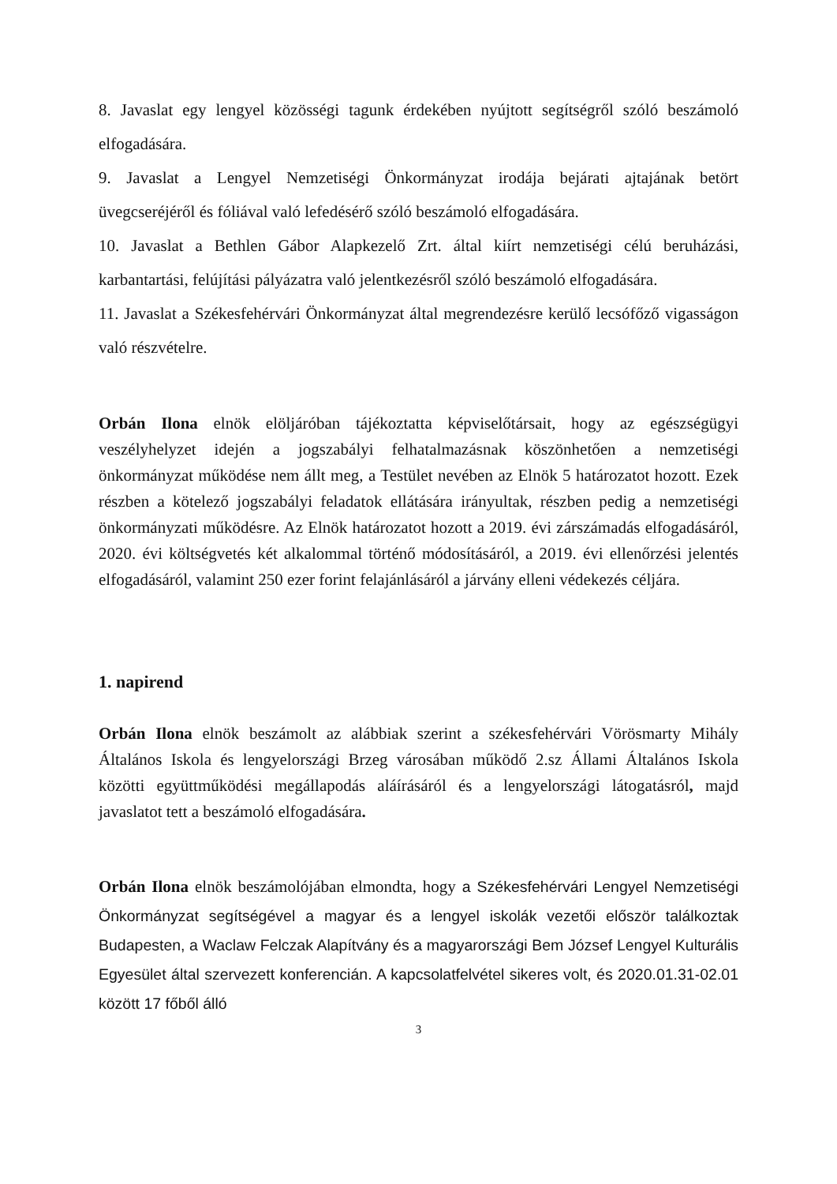8. Javaslat egy lengyel közösségi tagunk érdekében nyújtott segítségről szóló beszámoló elfogadására.
9. Javaslat a Lengyel Nemzetiségi Önkormányzat irodája bejárati ajtajának betört üvegcseréjéről és fóliával való lefedésérő szóló beszámoló elfogadására.
10. Javaslat a Bethlen Gábor Alapkezelő Zrt. által kiírt nemzetiségi célú beruházási, karbantartási, felújítási pályázatra való jelentkezésről szóló beszámoló elfogadására.
11. Javaslat a Székesfehérvári Önkormányzat által megrendezésre kerülő lecsófőző vigasságon való részvételre.
Orbán Ilona elnök elöljáróban tájékoztatta képviselőtársait, hogy az egészségügyi veszélyhelyzet idején a jogszabályi felhatalmazásnak köszönhetően a nemzetiségi önkormányzat működése nem állt meg, a Testület nevében az Elnök 5 határozatot hozott. Ezek részben a kötelező jogszabályi feladatok ellátására irányultak, részben pedig a nemzetiségi önkormányzati működésre. Az Elnök határozatot hozott a 2019. évi zárszámadás elfogadásáról, 2020. évi költségvetés két alkalommal történő módosításáról, a 2019. évi ellenőrzési jelentés elfogadásáról, valamint 250 ezer forint felajánlásáról a járvány elleni védekezés céljára.
1. napirend
Orbán Ilona elnök beszámolt az alábbiak szerint a székesfehérvári Vörösmarty Mihály Általános Iskola és lengyelországi Brzeg városában működő 2.sz Állami Általános Iskola közötti együttműködési megállapodás aláírásáról és a lengyelországi látogatásról, majd javaslatot tett a beszámoló elfogadására.
Orbán Ilona elnök beszámolójában elmondta, hogy a Székesfehérvári Lengyel Nemzetiségi Önkormányzat segítségével a magyar és a lengyel iskolák vezetői először találkoztak Budapesten, a Waclaw Felczak Alapítvány és a magyarországi Bem József Lengyel Kulturális Egyesület által szervezett konferencián. A kapcsolatfelvétel sikeres volt, és 2020.01.31-02.01 között 17 főből álló
3